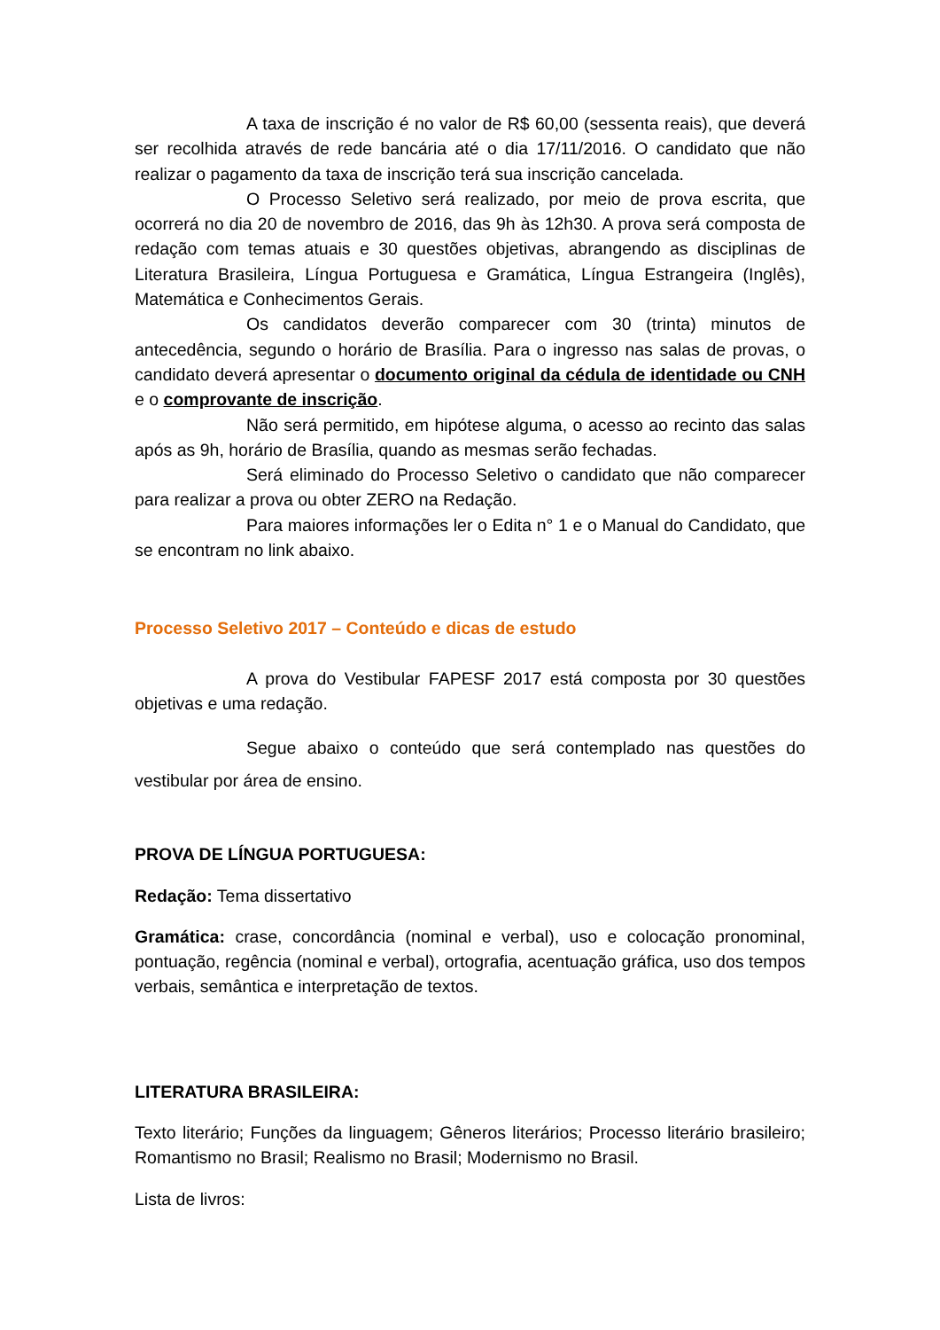A taxa de inscrição é no valor de R$ 60,00 (sessenta reais), que deverá ser recolhida através de rede bancária até o dia 17/11/2016. O candidato que não realizar o pagamento da taxa de inscrição terá sua inscrição cancelada.
O Processo Seletivo será realizado, por meio de prova escrita, que ocorrerá no dia 20 de novembro de 2016, das 9h às 12h30. A prova será composta de redação com temas atuais e 30 questões objetivas, abrangendo as disciplinas de Literatura Brasileira, Língua Portuguesa e Gramática, Língua Estrangeira (Inglês), Matemática e Conhecimentos Gerais.
Os candidatos deverão comparecer com 30 (trinta) minutos de antecedência, segundo o horário de Brasília. Para o ingresso nas salas de provas, o candidato deverá apresentar o documento original da cédula de identidade ou CNH e o comprovante de inscrição.
Não será permitido, em hipótese alguma, o acesso ao recinto das salas após as 9h, horário de Brasília, quando as mesmas serão fechadas.
Será eliminado do Processo Seletivo o candidato que não comparecer para realizar a prova ou obter ZERO na Redação.
Para maiores informações ler o Edita n° 1 e o Manual do Candidato, que se encontram no link abaixo.
Processo Seletivo 2017 – Conteúdo e dicas de estudo
A prova do Vestibular FAPESF 2017 está composta por 30 questões objetivas e uma redação.
Segue abaixo o conteúdo que será contemplado nas questões do vestibular por área de ensino.
PROVA DE LÍNGUA PORTUGUESA:
Redação: Tema dissertativo
Gramática: crase, concordância (nominal e verbal), uso e colocação pronominal, pontuação, regência (nominal e verbal), ortografia, acentuação gráfica, uso dos tempos verbais, semântica e interpretação de textos.
LITERATURA BRASILEIRA:
Texto literário; Funções da linguagem; Gêneros literários; Processo literário brasileiro; Romantismo no Brasil; Realismo no Brasil; Modernismo no Brasil.
Lista de livros: